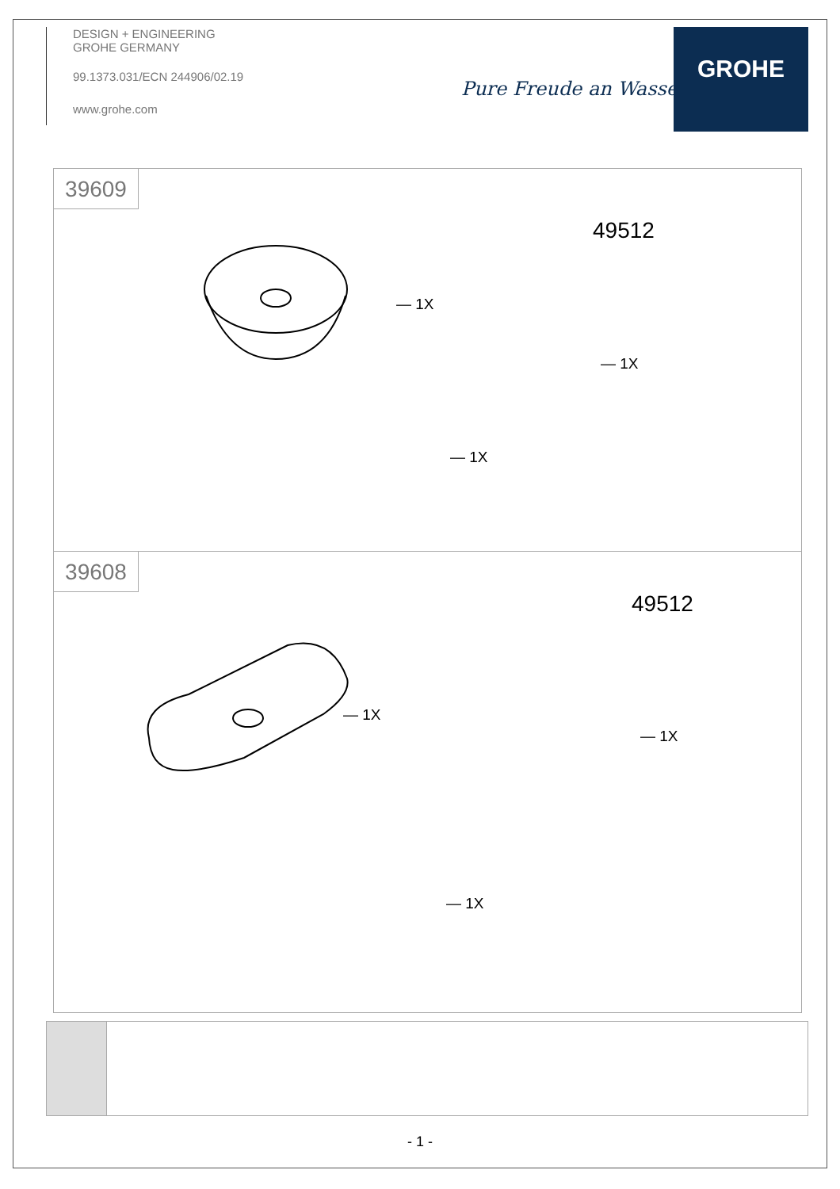DESIGN + ENGINEERING
GROHE GERMANY
99.1373.031/ECN 244906/02.19
www.grohe.com
Pure Freude an Wasser
GROHE
39609
— 1X
49512
— 1X
— 1X
39608
— 1X
49512
— 1X
— 1X
- 1 -